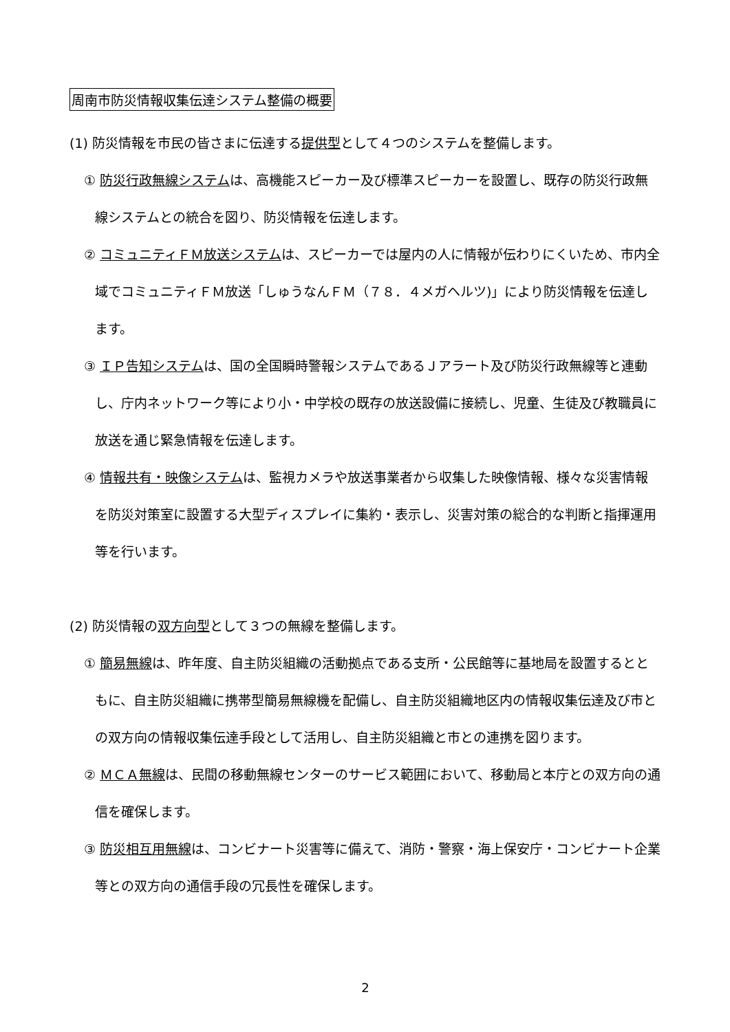周南市防災情報収集伝達システム整備の概要
(1) 防災情報を市民の皆さまに伝達する提供型として４つのシステムを整備します。
① 防災行政無線システムは、高機能スピーカー及び標準スピーカーを設置し、既存の防災行政無線システムとの統合を図り、防災情報を伝達します。
② コミュニティＦＭ放送システムは、スピーカーでは屋内の人に情報が伝わりにくいため、市内全域でコミュニティＦＭ放送「しゅうなんＦＭ（７８．４メガヘルツ)」により防災情報を伝達します。
③ ＩＰ告知システムは、国の全国瞬時警報システムであるＪアラート及び防災行政無線等と連動し、庁内ネットワーク等により小・中学校の既存の放送設備に接続し、児童、生徒及び教職員に放送を通じ緊急情報を伝達します。
④ 情報共有・映像システムは、監視カメラや放送事業者から収集した映像情報、様々な災害情報を防災対策室に設置する大型ディスプレイに集約・表示し、災害対策の総合的な判断と指揮運用等を行います。
(2) 防災情報の双方向型として３つの無線を整備します。
① 簡易無線は、昨年度、自主防災組織の活動拠点である支所・公民館等に基地局を設置するとともに、自主防災組織に携帯型簡易無線機を配備し、自主防災組織地区内の情報収集伝達及び市との双方向の情報収集伝達手段として活用し、自主防災組織と市との連携を図ります。
② ＭＣＡ無線は、民間の移動無線センターのサービス範囲において、移動局と本庁との双方向の通信を確保します。
③ 防災相互用無線は、コンビナート災害等に備えて、消防・警察・海上保安庁・コンビナート企業等との双方向の通信手段の冗長性を確保します。
2